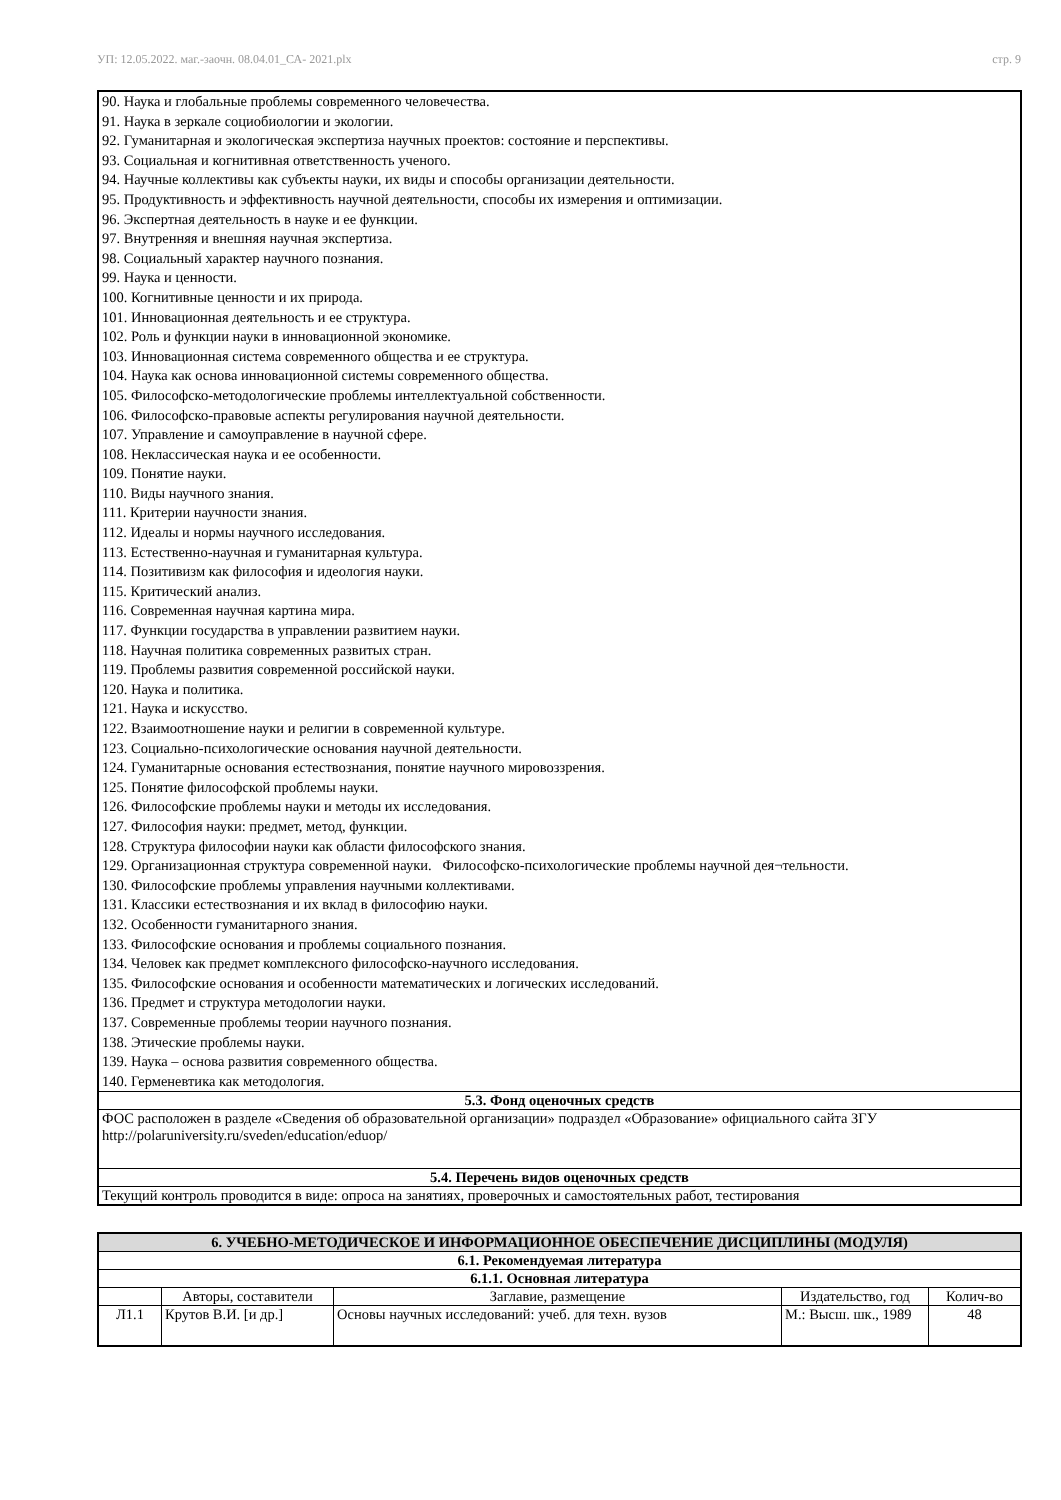УП: 12.05.2022. маг.-заочн. 08.04.01_СА- 2021.plx стр. 9
| 90. Наука и глобальные проблемы современного человечества. 91. Наука в зеркале социобиологии и экологии. 92. Гуманитарная и экологическая экспертиза научных проектов: состояние и перспективы. 93. Социальная и когнитивная ответственность ученого. 94. Научные коллективы как субъекты науки, их виды и способы организации деятельности. 95. Продуктивность и эффективность научной деятельности, способы их измерения и оптимизации. 96. Экспертная деятельность в науке и ее функции. 97. Внутренняя и внешняя научная экспертиза. 98. Социальный характер научного познания. 99. Наука и ценности. 100. Когнитивные ценности и их природа. 101. Инновационная деятельность и ее структура. 102. Роль и функции науки в инновационной экономике. 103. Инновационная система современного общества и ее структура. 104. Наука как основа инновационной системы современного общества. 105. Философско-методологические проблемы интеллектуальной собственности. 106. Философско-правовые аспекты регулирования научной деятельности. 107. Управление и самоуправление в научной сфере. 108. Неклассическая наука и ее особенности. 109. Понятие науки. 110. Виды научного знания. 111. Критерии научности знания. 112. Идеалы и нормы научного исследования. 113. Естественно-научная и гуманитарная культура. 114. Позитивизм как философия и идеология науки. 115. Критический анализ. 116. Современная научная картина мира. 117. Функции государства в управлении развитием науки. 118. Научная политика современных развитых стран. 119. Проблемы развития современной российской науки. 120. Наука и политика. 121. Наука и искусство. 122. Взаимоотношение науки и религии в современной культуре. 123. Социально-психологические основания научной деятельности. 124. Гуманитарные основания естествознания, понятие научного мировоззрения. 125. Понятие философской проблемы науки. 126. Философские проблемы науки и методы их исследования. 127. Философия науки: предмет, метод, функции. 128. Структура философии науки как области философского знания. 129. Организационная структура современной науки. Философско-психологические проблемы научной дея¬тельности. 130. Философские проблемы управления научными коллективами. 131. Классики естествознания и их вклад в философию науки. 132. Особенности гуманитарного знания. 133. Философские основания и проблемы социального познания. 134. Человек как предмет комплексного философско-научного исследования. 135. Философские основания и особенности математических и логических исследований. 136. Предмет и структура методологии науки. 137. Современные проблемы теории научного познания. 138. Этические проблемы науки. 139. Наука – основа развития современного общества. 140. Герменевтика как методология. |
| 5.3. Фонд оценочных средств |
| ФОС расположен в разделе «Сведения об образовательной организации» подраздел «Образование» официального сайта ЗГУ http://polaruniversity.ru/sveden/education/eduop/ |
| 5.4. Перечень видов оценочных средств |
| Текущий контроль проводится в виде: опроса на занятиях, проверочных и самостоятельных работ, тестирования |
| 6. УЧЕБНО-МЕТОДИЧЕСКОЕ И ИНФОРМАЦИОННОЕ ОБЕСПЕЧЕНИЕ ДИСЦИПЛИНЫ (МОДУЛЯ) | | | | |
| 6.1. Рекомендуемая литература | | | | |
| 6.1.1. Основная литература | | | | |
| | Авторы, составители | Заглавие, размещение | Издательство, год | Колич-во |
| Л1.1 | Крутов В.И. [и др.] | Основы научных исследований: учеб. для техн. вузов | М.: Высш. шк., 1989 | 48 |